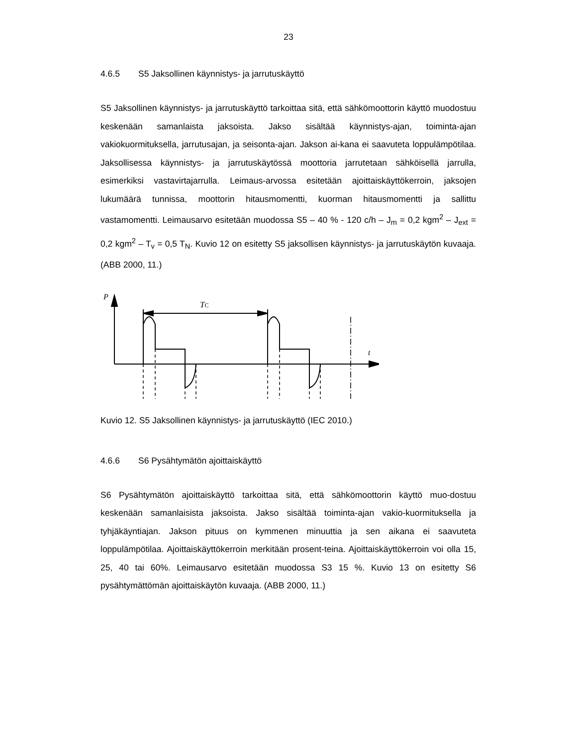23
4.6.5 S5 Jaksollinen käynnistys- ja jarrutuskäyttö
S5 Jaksollinen käynnistys- ja jarrutuskäyttö tarkoittaa sitä, että sähkömoottorin käyttö muodostuu keskenään samanlaista jaksoista. Jakso sisältää käynnistys-ajan, toiminta-ajan vakiokuormituksella, jarrutusajan, ja seisonta-ajan. Jakson ai-kana ei saavuteta loppulämpötilaa. Jaksollisessa käynnistys- ja jarrutuskäytössä moottoria jarrutetaan sähköisellä jarrulla, esimerkiksi vastavirtajarrulla. Leimaus-arvossa esitetään ajoittaiskäyttökerroin, jaksojen lukumäärä tunnissa, moottorin hitausmomentti, kuorman hitausmomentti ja sallittu vastamomentti. Leimausarvo esitetään muodossa S5 – 40 % - 120 c/h – J<sub>m</sub> = 0,2 kgm<sup>2</sup> – J<sub>ext</sub> = 0,2 kgm<sup>2</sup> – T<sub>v</sub> = 0,5 T<sub>N</sub>. Kuvio 12 on esitetty S5 jaksollisen käynnistys- ja jarrutuskäytön kuvaaja. (ABB 2000, 11.)
P
TC
t
Kuvio 12. S5 Jaksollinen käynnistys- ja jarrutuskäyttö (IEC 2010.)
4.6.6 S6 Pysähtymätön ajoittaiskäyttö
S6 Pysähtymätön ajoittaiskäyttö tarkoittaa sitä, että sähkömoottorin käyttö muo-dostuu keskenään samanlaisista jaksoista. Jakso sisältää toiminta-ajan vakio-kuormituksella ja tyhjäkäyntiajan. Jakson pituus on kymmenen minuuttia ja sen aikana ei saavuteta loppulämpötilaa. Ajoittaiskäyttökerroin merkitään prosent-teina. Ajoittaiskäyttökerroin voi olla 15, 25, 40 tai 60%. Leimausarvo esitetään muodossa S3 15 %. Kuvio 13 on esitetty S6 pysähtymättömän ajoittaiskäytön kuvaaja. (ABB 2000, 11.)